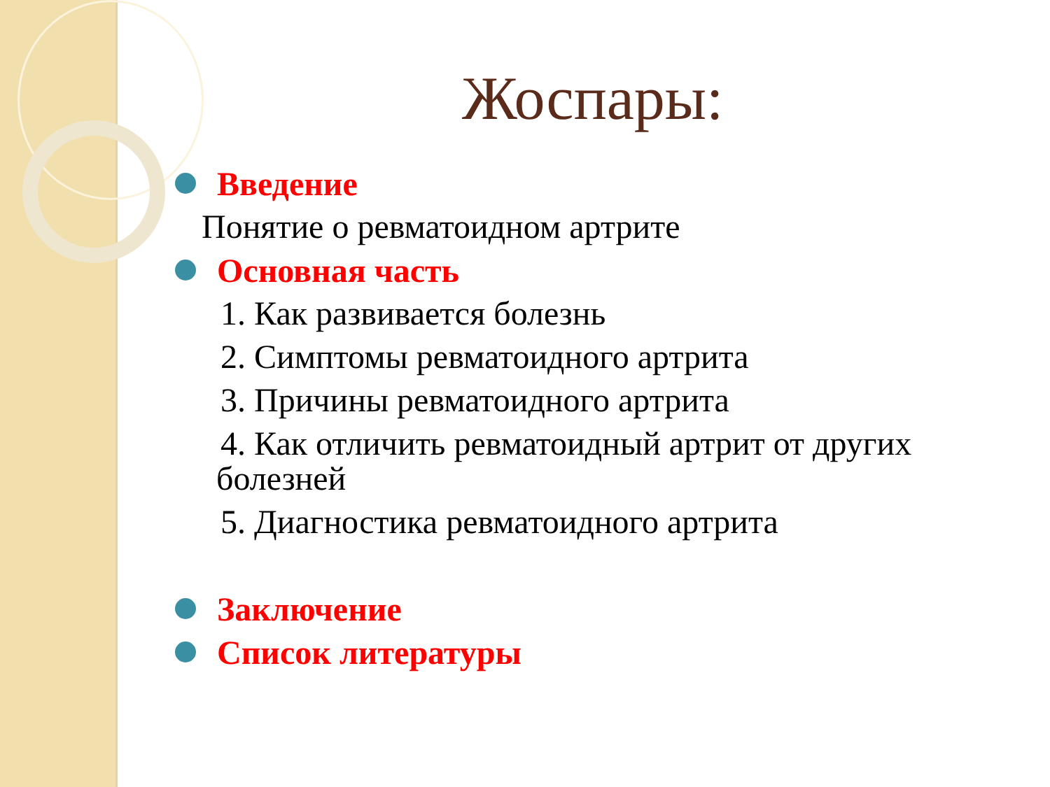Жоспары:
Введение
Понятие о ревматоидном артрите
Основная часть
1. Как развивается болезнь
2. Симптомы ревматоидного артрита
3. Причины ревматоидного артрита
4. Как отличить ревматоидный артрит от других
болезней
5. Диагностика ревматоидного артрита
Заключение
Список литературы